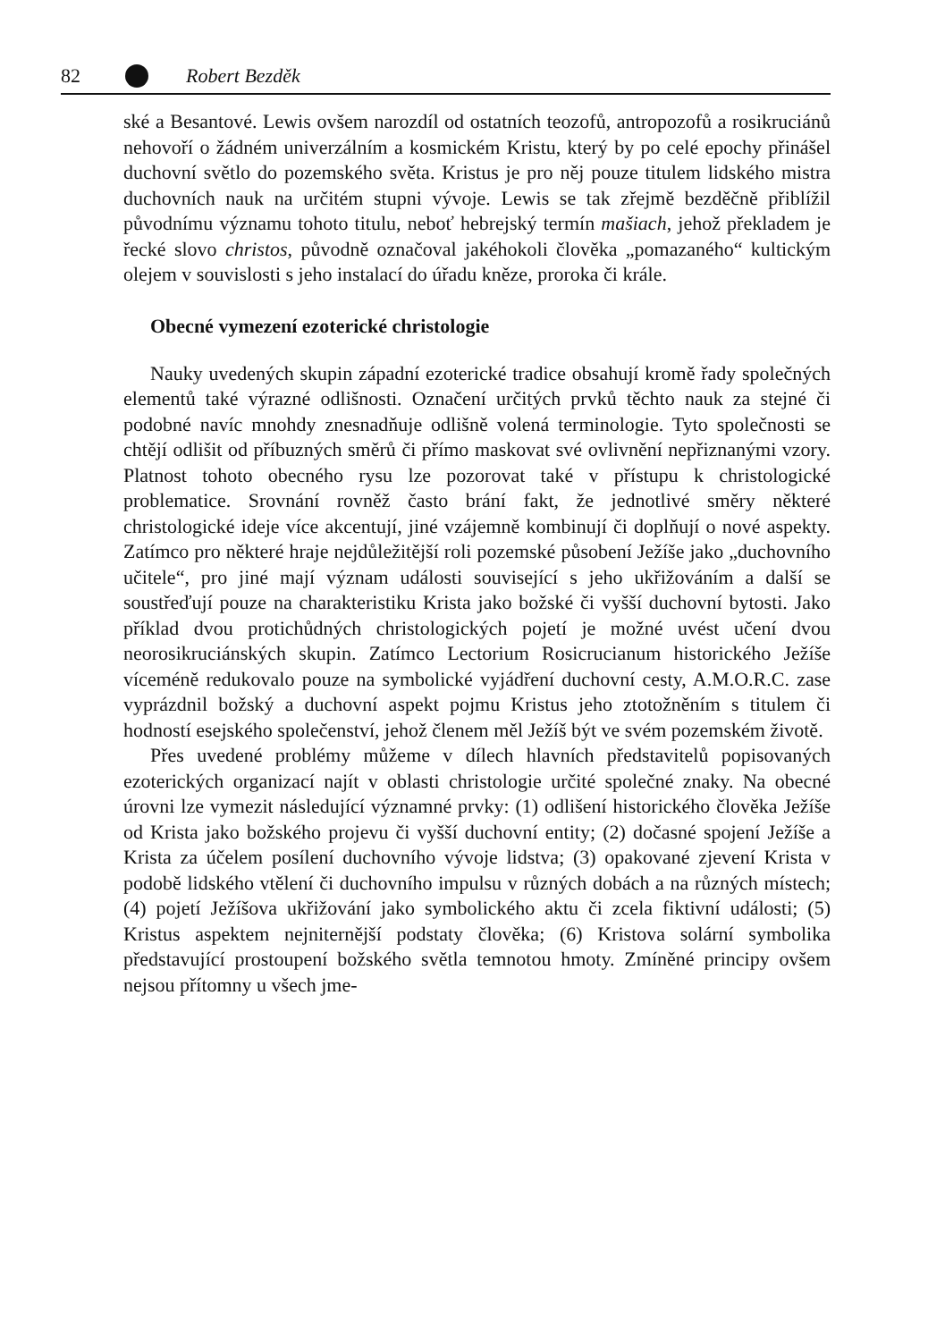82 Robert Bezděk
ské a Besantové. Lewis ovšem narozdíl od ostatních teozofů, antropozofů a rosikruciánů nehovoří o žádném univerzálním a kosmickém Kristu, který by po celé epochy přinášel duchovní světlo do pozemského světa. Kristus je pro něj pouze titulem lidského mistra duchovních nauk na určitém stupni vývoje. Lewis se tak zřejmě bezděčně přiblížil původnímu významu tohoto titulu, neboť hebrejský termín mašiach, jehož překladem je řecké slovo christos, původně označoval jakéhokoli člověka „pomazaného“ kultickým olejem v souvislosti s jeho instalací do úřadu kněze, proroka či krále.
Obecné vymezení ezoterické christologie
Nauky uvedených skupin západní ezoterické tradice obsahují kromě řady společných elementů také výrazné odlišnosti. Označení určitých prvků těchto nauk za stejné či podobné navíc mnohdy znesnadňuje odlišně volená terminologie. Tyto společnosti se chtějí odlišit od příbuzných směrů či přímo maskovat své ovlivnění nepřiznanými vzory. Platnost tohoto obecného rysu lze pozorovat také v přístupu k christologické problematice. Srovnání rovněž často brání fakt, že jednotlivé směry některé christologické ideje více akcentují, jiné vzájemně kombinují či doplňují o nové aspekty. Zatímco pro některé hraje nejdůležitější roli pozemské působení Ježíše jako „duchovního učitele“, pro jiné mají význam události související s jeho ukřižováním a další se soustřeďují pouze na charakteristiku Krista jako božské či vyšší duchovní bytosti. Jako příklad dvou protichůdných christologických pojetí je možné uvést učení dvou neorosikruciánských skupin. Zatímco Lectorium Rosicrucianum historického Ježíše víceméně redukovalo pouze na symbolické vyjádření duchovní cesty, A.M.O.R.C. zase vyprázdnil božský a duchovní aspekt pojmu Kristus jeho ztotožněním s titulem či hodností esejského společenství, jehož členem měl Ježíš být ve svém pozemském životě.
Přes uvedené problémy můžeme v dílech hlavních představitelů popisovaných ezoterických organizací najít v oblasti christologie určité společné znaky. Na obecné úrovni lze vymezit následující významné prvky: (1) odlišení historického člověka Ježíše od Krista jako božského projevu či vyšší duchovní entity; (2) dočasné spojení Ježíše a Krista za účelem posílení duchovního vývoje lidstva; (3) opakované zjevení Krista v podobě lidského vtělení či duchovního impulsu v různých dobách a na různých místech; (4) pojetí Ježíšova ukřižování jako symbolického aktu či zcela fiktivní události; (5) Kristus aspektem nejniternější podstaty člověka; (6) Kristova solární symbolika představující prostoupení božského světla temnotou hmoty. Zmíněné principy ovšem nejsou přítomny u všech jme-